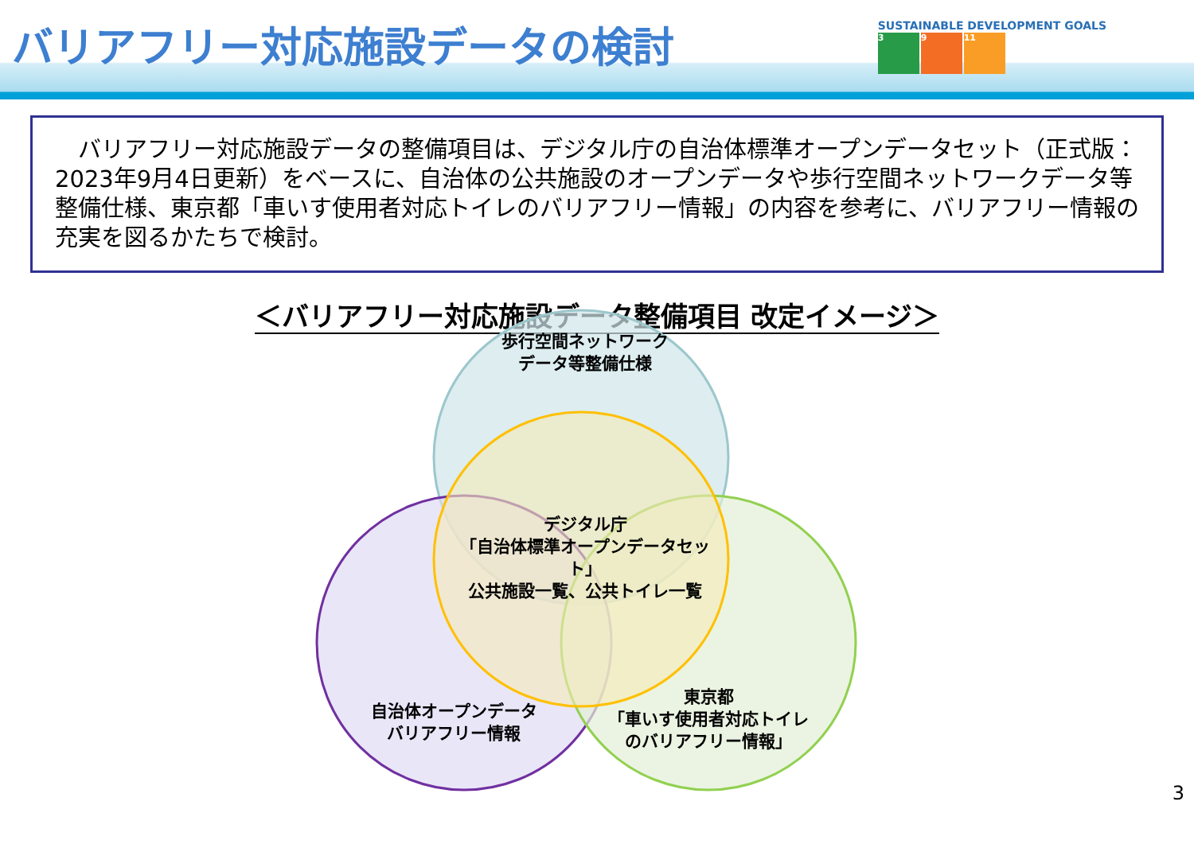バリアフリー対応施設データの検討
SUSTAINABLE DEVELOPMENT GOALS
3 9 11
　バリアフリー対応施設データの整備項目は、デジタル庁の自治体標準オープンデータセット（正式版：2023年9月4日更新）をベースに、自治体の公共施設のオープンデータや歩行空間ネットワークデータ等整備仕様、東京都「車いす使用者対応トイレのバリアフリー情報」の内容を参考に、バリアフリー情報の充実を図るかたちで検討。
＜バリアフリー対応施設データ整備項目 改定イメージ＞
歩行空間ネットワーク
データ等整備仕様
デジタル庁
「自治体標準オープンデータセット」
公共施設一覧、公共トイレ一覧
自治体オープンデータ
バリアフリー情報
東京都
「車いす使用者対応トイレ
のバリアフリー情報」
3